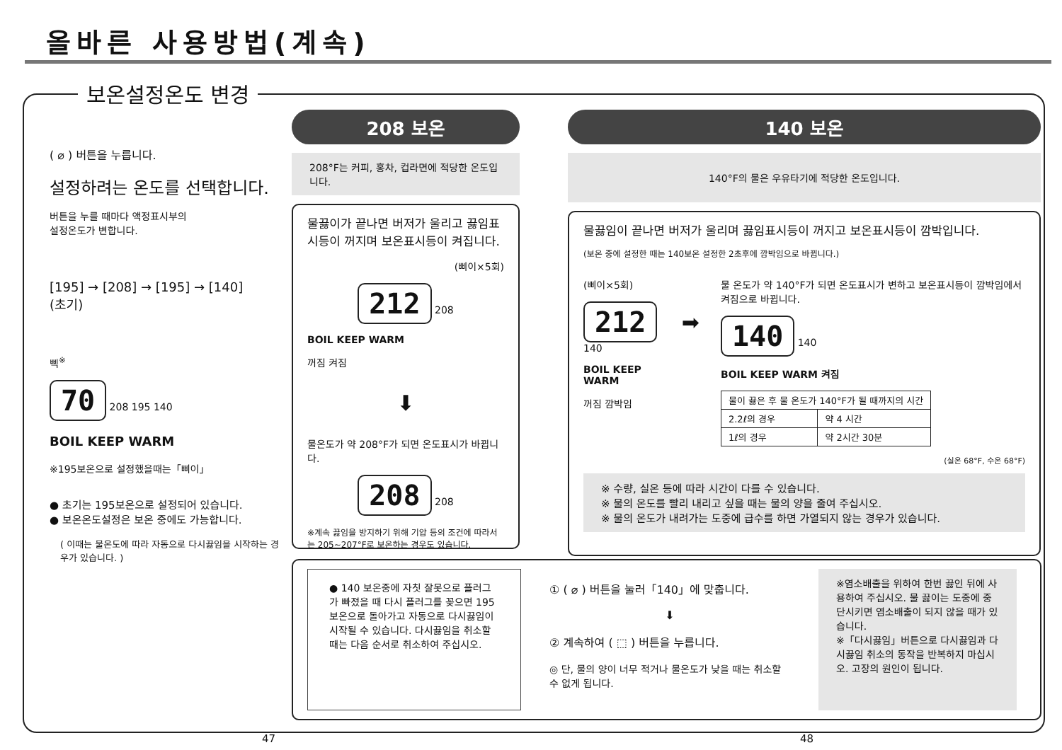올바른 사용방법(계속)
보온설정온도 변경
( ⌀ ) 버튼을 누릅니다.
설정하려는 온도를 선택합니다.
버튼을 누를 때마다 액정표시부의
설정온도가 변합니다.
[195] → [208] → [195] → [140]
(초기)
삑<sup>※</sup>
70 208 195 140
BOIL KEEP WARM
※195보온으로 설정했을때는「삐이」
● 초기는 195보온으로 설정되어 있습니다.
● 보온온도설정은 보온 중에도 가능합니다.
( 이때는 물온도에 따라 자동으로 다시끓임을 시작하는 경우가 있습니다. )
208 보온
208°F는 커피, 홍차, 컵라면에 적당한 온도입니다.
물끓이가 끝나면 버저가 울리고 끓임표시등이 꺼지며 보온표시등이 켜집니다.
(삐이×5회)
212 208
BOIL KEEP WARM
꺼짐 켜짐
⬇
물온도가 약 208°F가 되면 온도표시가 바뀝니다.
208 208
※계속 끓임을 방지하기 위해 기압 등의 조건에 따라서는 205~207°F로 보온하는 경우도 있습니다.
140 보온
140°F의 물은 우유타기에 적당한 온도입니다.
물끓임이 끝나면 버저가 울리며 끓임표시등이 꺼지고 보온표시등이 깜박입니다.
(보온 중에 설정한 때는 140보온 설정한 2초후에 깜박임으로 바뀝니다.)
(삐이×5회)
212 140
BOIL KEEP WARM
꺼짐 깜박임
➡
물 온도가 약 140°F가 되면 온도표시가 변하고 보온표시등이 깜박임에서 켜짐으로 바뀝니다.
140 140
BOIL KEEP WARM 켜짐
| 물이 끓은 후 물 온도가 140°F가 될 때까지의 시간 | |
| 2.2ℓ의 경우 | 약 4 시간 |
| 1ℓ의 경우 | 약 2시간 30분 |
(실온 68°F, 수온 68°F)
※ 수량, 실온 등에 따라 시간이 다를 수 있습니다.
※ 물의 온도를 빨리 내리고 싶을 때는 물의 양을 줄여 주십시오.
※ 물의 온도가 내려가는 도중에 급수를 하면 가열되지 않는 경우가 있습니다.
● 140 보온중에 자칫 잘못으로 플러그가 빠졌을 때 다시 플러그를 꽂으면 195 보온으로 돌아가고 자동으로 다시끓임이 시작될 수 있습니다. 다시끓임을 취소할 때는 다음 순서로 취소하여 주십시오.
① ( ⌀ ) 버튼을 눌러「140」에 맞춥니다.
⬇
② 계속하여 ( ⬚ ) 버튼을 누릅니다.
◎ 단, 물의 양이 너무 적거나 물온도가 낮을 때는 취소할 수 없게 됩니다.
※염소배출을 위하여 한번 끓인 뒤에 사용하여 주십시오. 물 끓이는 도중에 중단시키면 염소배출이 되지 않을 때가 있습니다.
※「다시끓임」버튼으로 다시끓임과 다시끓임 취소의 동작을 반복하지 마십시오. 고장의 원인이 됩니다.
47 48